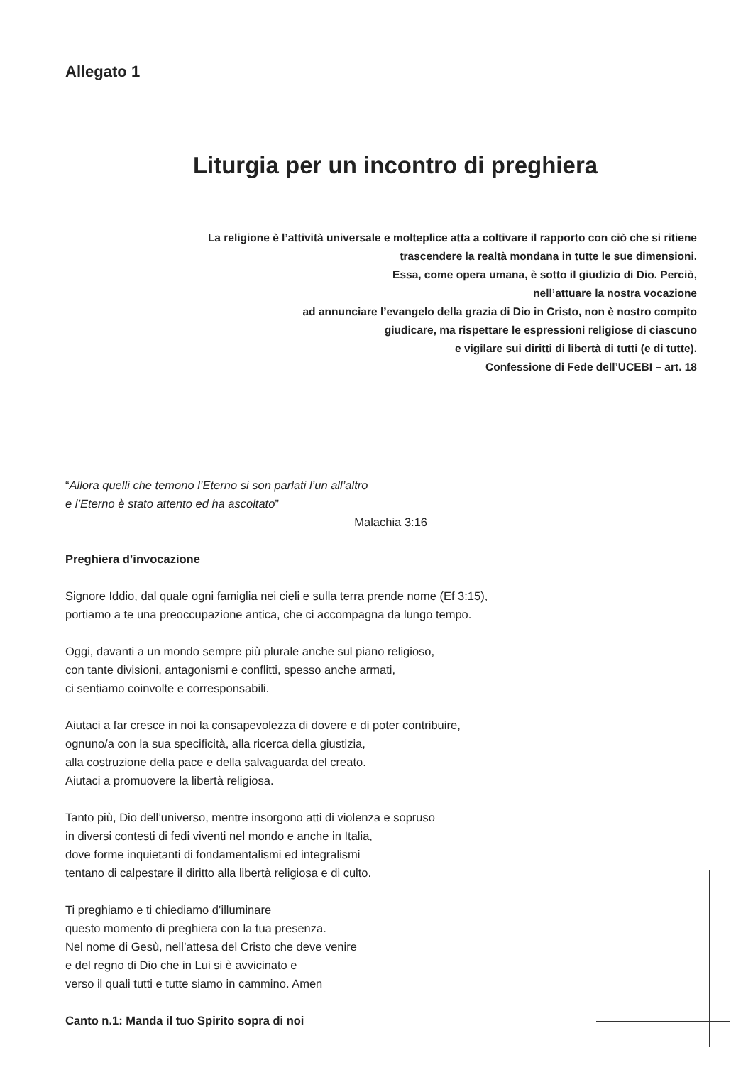Allegato 1
Liturgia per un incontro di preghiera
La religione è l’attività universale e molteplice atta a coltivare il rapporto con ciò che si ritiene
trascendere la realtà mondana in tutte le sue dimensioni.
Essa, come opera umana, è sotto il giudizio di Dio. Perciò,
nell’attuare la nostra vocazione
ad annunciare l’evangelo della grazia di Dio in Cristo, non è nostro compito
giudicare, ma rispettare le espressioni religiose di ciascuno
e vigilare sui diritti di libertà di tutti (e di tutte).
Confessione di Fede dell’UCEBI – art. 18
“Allora quelli che temono l’Eterno si son parlati l’un all’altro
e l’Eterno è stato attento ed ha ascoltato”
Malachia 3:16
Preghiera d’invocazione
Signore Iddio, dal quale ogni famiglia nei cieli e sulla terra prende nome (Ef 3:15),
portiamo a te una preoccupazione antica, che ci accompagna da lungo tempo.
Oggi, davanti a un mondo sempre più plurale anche sul piano religioso,
con tante divisioni, antagonismi e conflitti, spesso anche armati,
ci sentiamo coinvolte e corresponsabili.
Aiutaci a far cresce in noi la consapevolezza di dovere e di poter contribuire,
ognuno/a con la sua specificità, alla ricerca della giustizia,
alla costruzione della pace e della salvaguarda del creato.
Aiutaci a promuovere la libertà religiosa.
Tanto più, Dio dell’universo, mentre insorgono atti di violenza e sopruso
in diversi contesti di fedi viventi nel mondo e anche in Italia,
dove forme inquietanti di fondamentalismi ed integralismi
tentano di calpestare il diritto alla libertà religiosa e di culto.
Ti preghiamo e ti chiediamo d’illuminare
questo momento di preghiera con la tua presenza.
Nel nome di Gesù, nell’attesa del Cristo che deve venire
e del regno di Dio che in Lui si è avvicinato e
verso il quali tutti e tutte siamo in cammino. Amen
Canto n.1: Manda il tuo Spirito sopra di noi